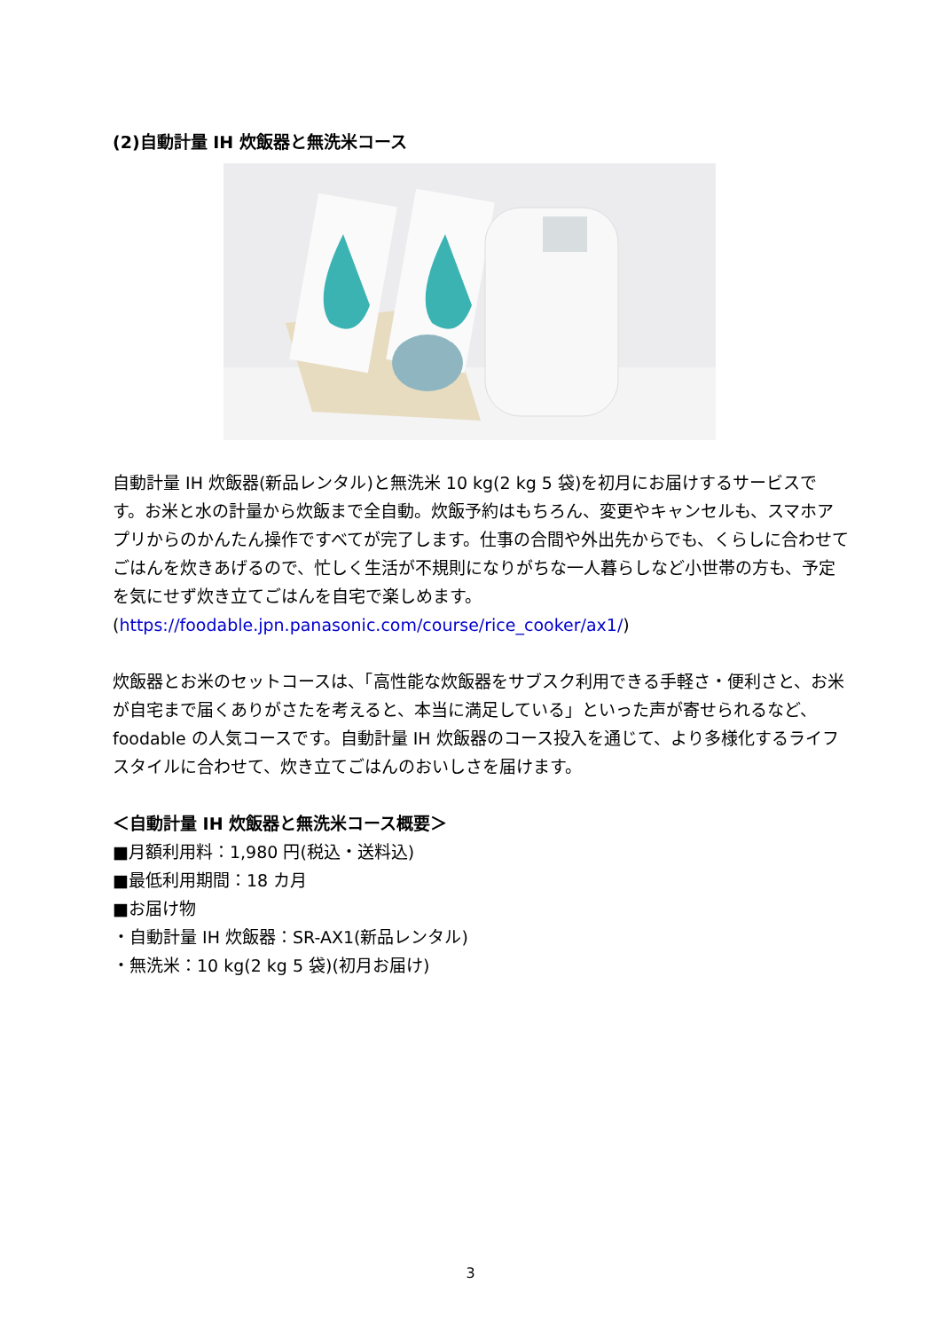(2)自動計量 IH 炊飯器と無洗米コース
自動計量 IH 炊飯器(新品レンタル)と無洗米 10 kg(2 kg 5 袋)を初月にお届けするサービスです。お米と水の計量から炊飯まで全自動。炊飯予約はもちろん、変更やキャンセルも、スマホアプリからのかんたん操作ですべてが完了します。仕事の合間や外出先からでも、くらしに合わせてごはんを炊きあげるので、忙しく生活が不規則になりがちな一人暮らしなど小世帯の方も、予定を気にせず炊き立てごはんを自宅で楽しめます。
(https://foodable.jpn.panasonic.com/course/rice_cooker/ax1/)
炊飯器とお米のセットコースは、「高性能な炊飯器をサブスク利用できる手軽さ・便利さと、お米が自宅まで届くありがさたを考えると、本当に満足している」といった声が寄せられるなど、foodable の人気コースです。自動計量 IH 炊飯器のコース投入を通じて、より多様化するライフスタイルに合わせて、炊き立てごはんのおいしさを届けます。
＜自動計量 IH 炊飯器と無洗米コース概要＞
■月額利用料：1,980 円(税込・送料込)
■最低利用期間：18 カ月
■お届け物
・自動計量 IH 炊飯器：SR-AX1(新品レンタル)
・無洗米：10 kg(2 kg 5 袋)(初月お届け)
3